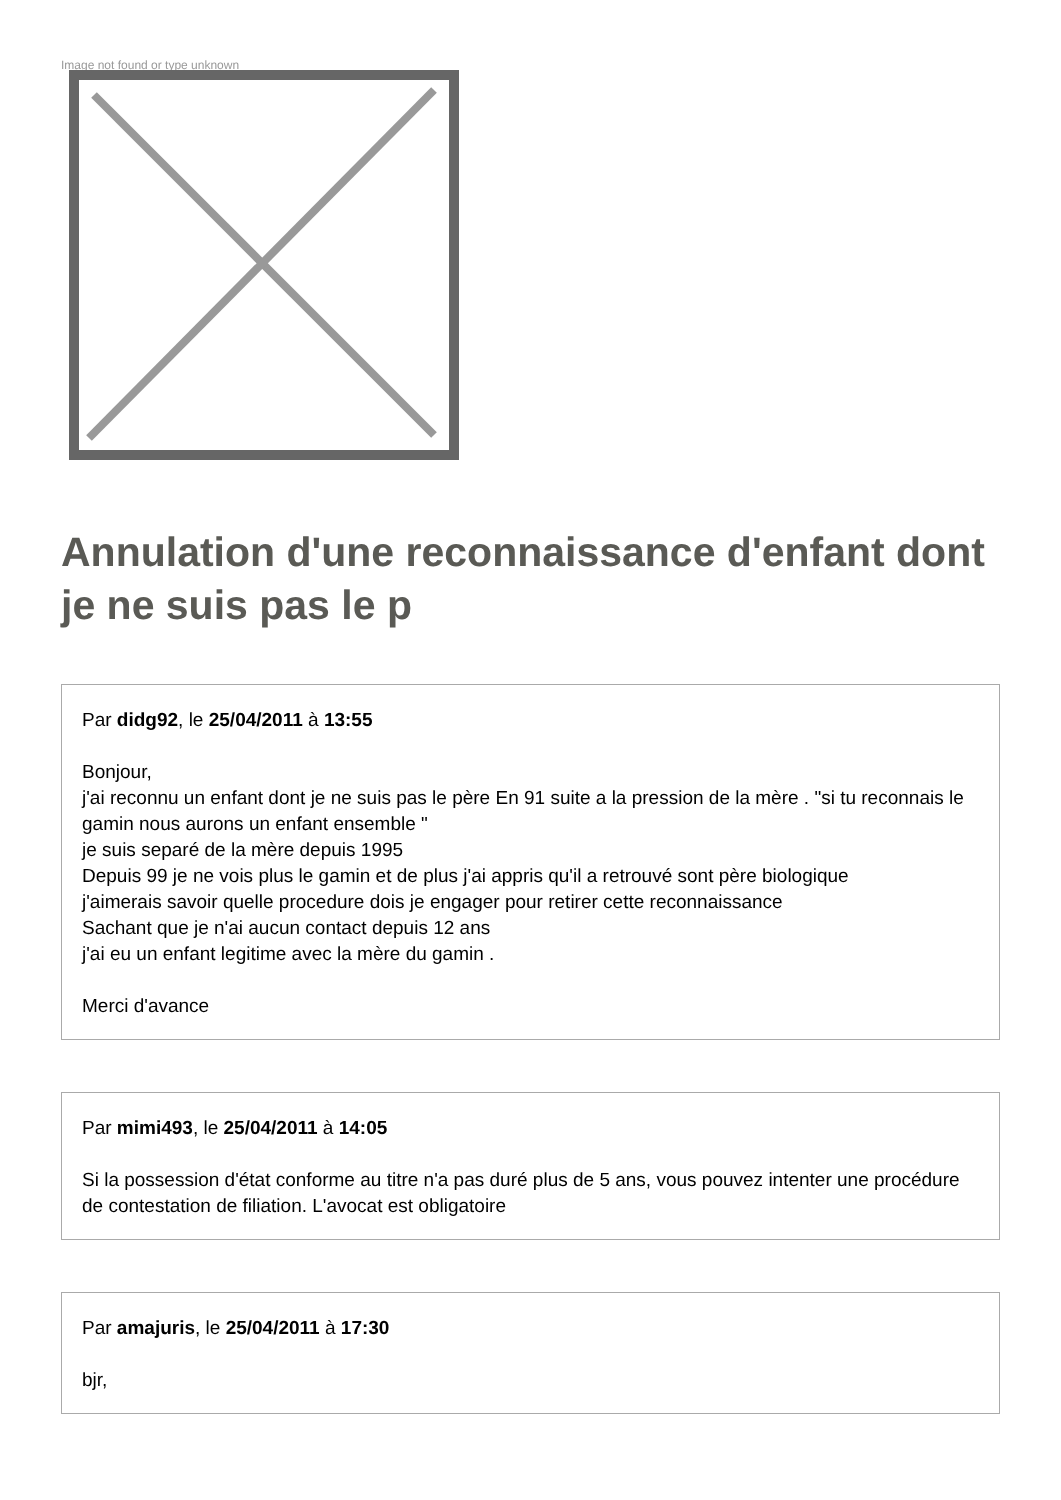Image not found or type unknown
Annulation d'une reconnaissance d'enfant dont je ne suis pas le p
Par didg92, le 25/04/2011 à 13:55
Bonjour,
j'ai reconnu un enfant dont je ne suis pas le père En 91 suite a la pression de la mère . "si tu reconnais le gamin nous aurons un enfant ensemble "
je suis separé de la mère depuis 1995
Depuis 99 je ne vois plus le gamin et de plus j'ai appris qu'il a retrouvé sont père biologique
j'aimerais savoir quelle procedure dois je engager pour retirer cette reconnaissance
Sachant que je n'ai aucun contact depuis 12 ans
j'ai eu un enfant legitime avec la mère du gamin .
Merci d'avance
Par mimi493, le 25/04/2011 à 14:05
Si la possession d'état conforme au titre n'a pas duré plus de 5 ans, vous pouvez intenter une procédure de contestation de filiation. L'avocat est obligatoire
Par amajuris, le 25/04/2011 à 17:30
bjr,